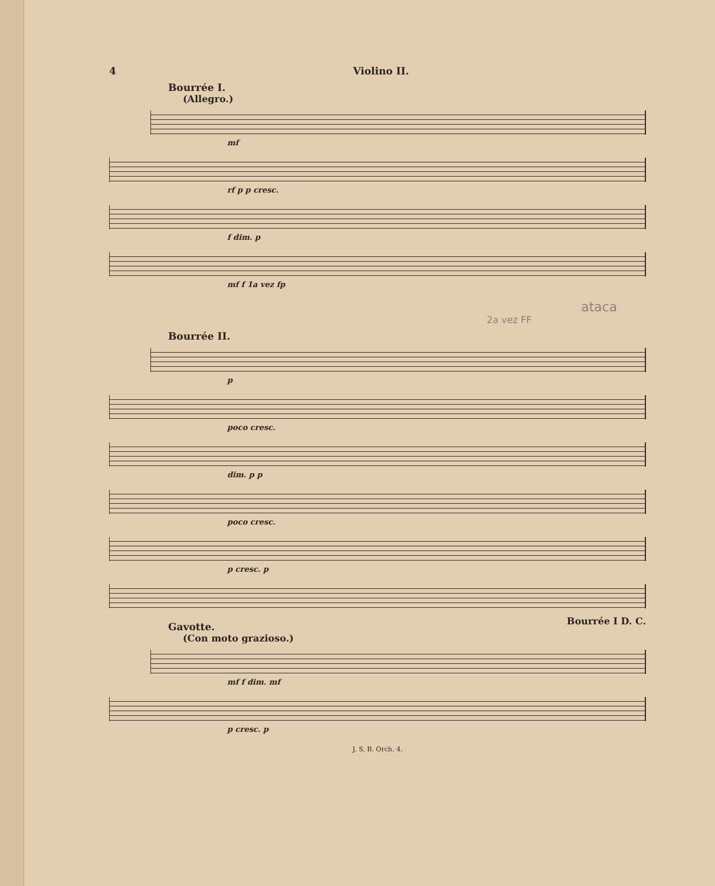4 Violino II.
Bourrée I.
(Allegro.)
mf
rf p p cresc.
f dim. p
mf f 1a vez fp
ataca
2a vez FF
Bourrée II.
p
poco cresc.
dim. p p
poco cresc.
p cresc. p
Bourrée I D. C.
Gavotte.
(Con moto grazioso.)
mf f dim. mf
p cresc. p
J. S. B. Orch. 4.